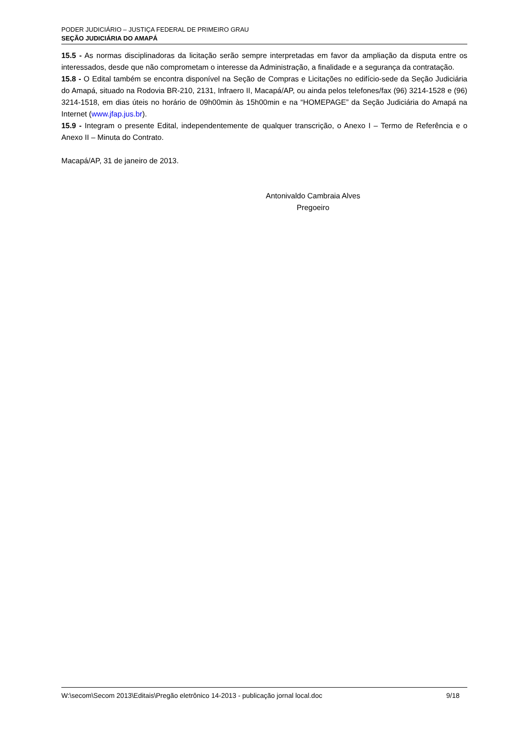PODER JUDICIÁRIO – JUSTIÇA FEDERAL DE PRIMEIRO GRAU
SEÇÃO JUDICIÁRIA DO AMAPÁ
15.5 - As normas disciplinadoras da licitação serão sempre interpretadas em favor da ampliação da disputa entre os interessados, desde que não comprometam o interesse da Administração, a finalidade e a segurança da contratação.
15.8 - O Edital também se encontra disponível na Seção de Compras e Licitações no edifício-sede da Seção Judiciária do Amapá, situado na Rodovia BR-210, 2131, Infraero II, Macapá/AP, ou ainda pelos telefones/fax (96) 3214-1528 e (96) 3214-1518, em dias úteis no horário de 09h00min às 15h00min e na “HOMEPAGE” da Seção Judiciária do Amapá na Internet (www.jfap.jus.br).
15.9 - Integram o presente Edital, independentemente de qualquer transcrição, o Anexo I – Termo de Referência e o Anexo II – Minuta do Contrato.
Macapá/AP, 31 de janeiro de 2013.
Antonivaldo Cambraia Alves
Pregoeiro
W:\secom\Secom 2013\Editais\Pregão eletrônico 14-2013 - publicação jornal local.doc 9/18